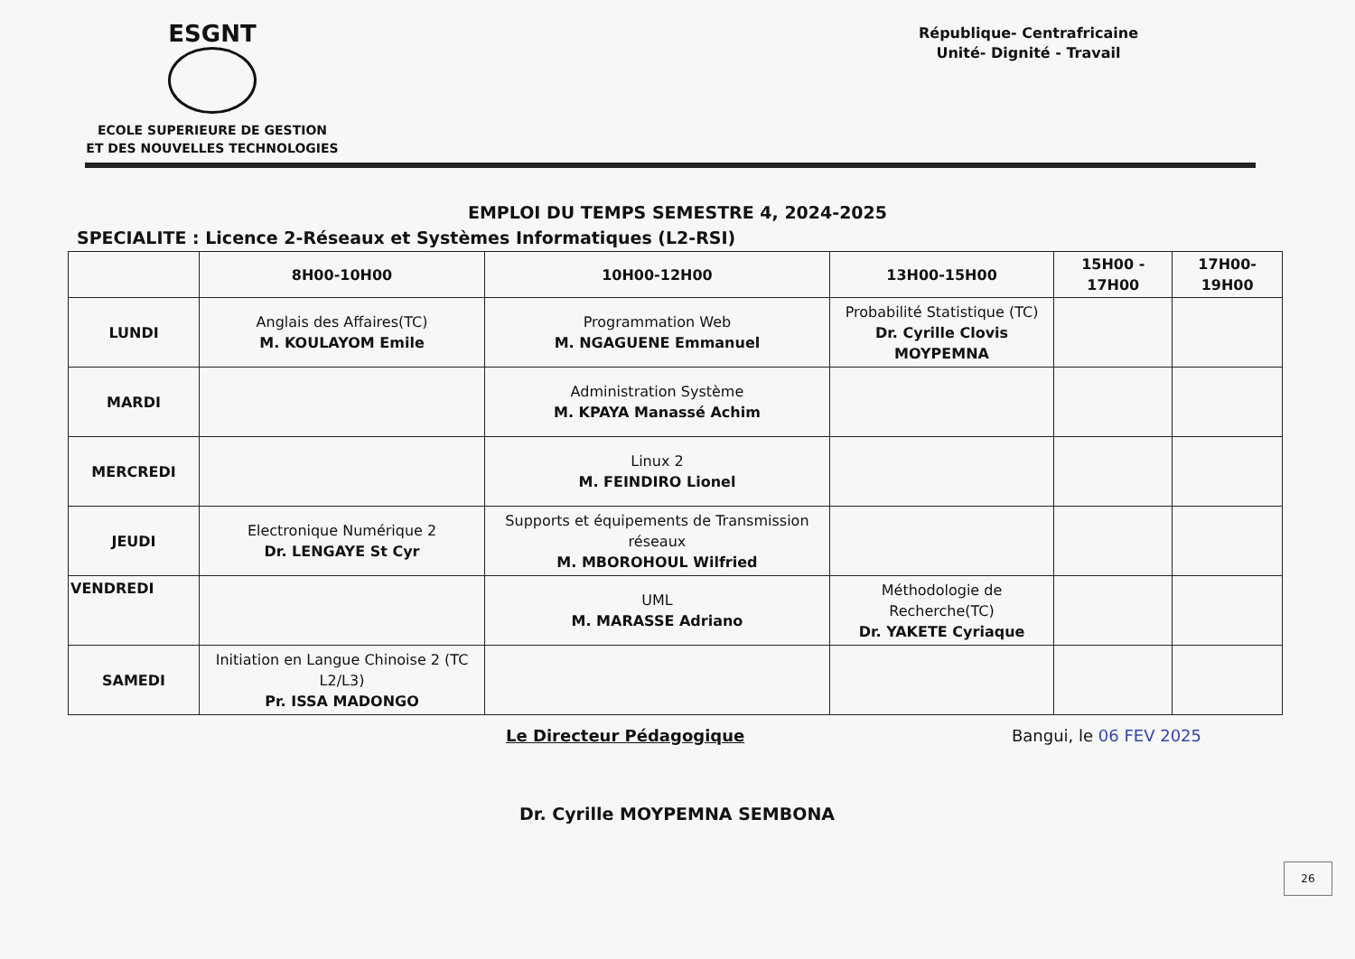ESGNT
ECOLE SUPERIEURE DE GESTION
ET DES NOUVELLES TECHNOLOGIES
République- Centrafricaine
Unité- Dignité - Travail
EMPLOI DU TEMPS SEMESTRE 4, 2024-2025
SPECIALITE : Licence 2-Réseaux et Systèmes Informatiques (L2-RSI)
| | 8H00-10H00 | 10H00-12H00 | 13H00-15H00 | 15H00 - 17H00 | 17H00-19H00 |
| --- | --- | --- | --- | --- | --- |
| LUNDI | Anglais des Affaires(TC) M. KOULAYOM Emile | Programmation Web M. NGAGUENE Emmanuel | Probabilité Statistique (TC) Dr. Cyrille Clovis MOYPEMNA | | |
| MARDI | | Administration Système M. KPAYA Manassé Achim | | | |
| MERCREDI | | Linux 2 M. FEINDIRO Lionel | | | |
| JEUDI | Electronique Numérique 2 Dr. LENGAYE St Cyr | Supports et équipements de Transmission réseaux M. MBOROHOUL Wilfried | | | |
| VENDREDI | | UML M. MARASSE Adriano | Méthodologie de Recherche(TC) Dr. YAKETE Cyriaque | | |
| SAMEDI | Initiation en Langue Chinoise 2 (TC L2/L3) Pr. ISSA MADONGO | | | | |
Le Directeur Pédagogique Bangui, le 06 FEV 2025
Dr. Cyrille MOYPEMNA SEMBONA
26